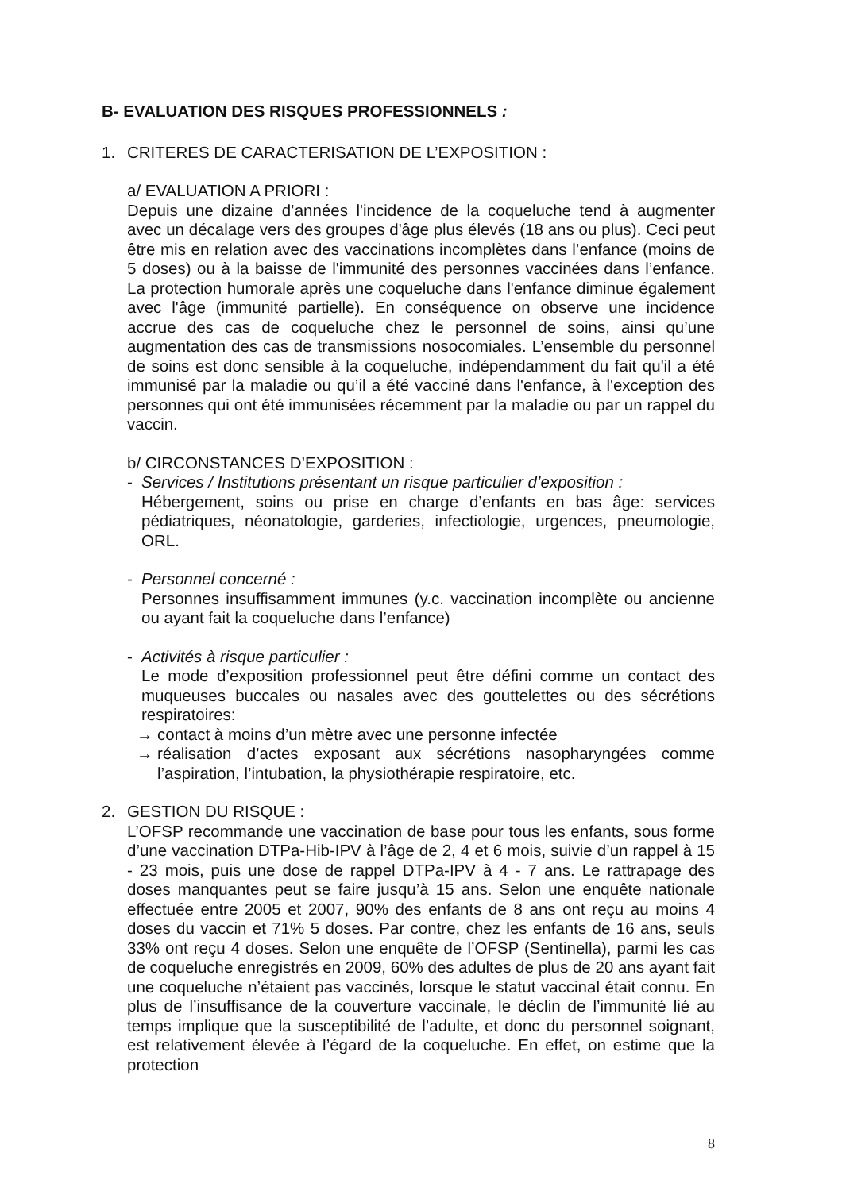B- EVALUATION DES RISQUES PROFESSIONNELS :
1. CRITERES DE CARACTERISATION DE L’EXPOSITION :
a/ EVALUATION A PRIORI :
Depuis une dizaine d’années l'incidence de la coqueluche tend à augmenter avec un décalage vers des groupes d'âge plus élevés (18 ans ou plus). Ceci peut être mis en relation avec des vaccinations incomplètes dans l’enfance (moins de 5 doses) ou à la baisse de l'immunité des personnes vaccinées dans l’enfance. La protection humorale après une coqueluche dans l'enfance diminue également avec l'âge (immunité partielle). En conséquence on observe une incidence accrue des cas de coqueluche chez le personnel de soins, ainsi qu’une augmentation des cas de transmissions nosocomiales. L’ensemble du personnel de soins est donc sensible à la coqueluche, indépendamment du fait qu'il a été immunisé par la maladie ou qu’il a été vacciné dans l'enfance, à l'exception des personnes qui ont été immunisées récemment par la maladie ou par un rappel du vaccin.
b/ CIRCONSTANCES D’EXPOSITION :
- Services / Institutions présentant un risque particulier d’exposition :
Hébergement, soins ou prise en charge d’enfants en bas âge: services pédiatriques, néonatologie, garderies, infectiologie, urgences, pneumologie, ORL.
- Personnel concerné :
Personnes insuffisamment immunes (y.c. vaccination incomplète ou ancienne ou ayant fait la coqueluche dans l’enfance)
- Activités à risque particulier :
Le mode d’exposition professionnel peut être défini comme un contact des muqueuses buccales ou nasales avec des gouttelettes ou des sécrétions respiratoires:
→ contact à moins d’un mètre avec une personne infectée
→ réalisation d’actes exposant aux sécrétions nasopharyngées comme l’aspiration, l’intubation, la physiothérapie respiratoire, etc.
2. GESTION DU RISQUE :
L’OFSP recommande une vaccination de base pour tous les enfants, sous forme d’une vaccination DTPa-Hib-IPV à l’âge de 2, 4 et 6 mois, suivie d’un rappel à 15 - 23 mois, puis une dose de rappel DTPa-IPV à 4 - 7 ans. Le rattrapage des doses manquantes peut se faire jusqu’à 15 ans. Selon une enquête nationale effectuée entre 2005 et 2007, 90% des enfants de 8 ans ont reçu au moins 4 doses du vaccin et 71% 5 doses. Par contre, chez les enfants de 16 ans, seuls 33% ont reçu 4 doses. Selon une enquête de l’OFSP (Sentinella), parmi les cas de coqueluche enregistrés en 2009, 60% des adultes de plus de 20 ans ayant fait une coqueluche n’étaient pas vaccinés, lorsque le statut vaccinal était connu. En plus de l’insuffisance de la couverture vaccinale, le déclin de l’immunité lié au temps implique que la susceptibilité de l’adulte, et donc du personnel soignant, est relativement élevée à l’égard de la coqueluche. En effet, on estime que la protection
8